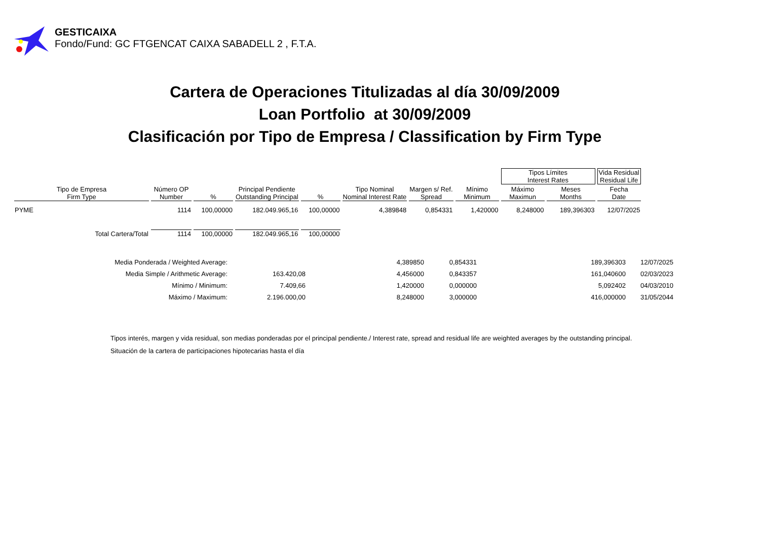GESTICAIXA
Fondo/Fund: GC FTGENCAT CAIXA SABADELL 2 , F.T.A.
Cartera de Operaciones Titulizadas al día 30/09/2009
Loan Portfolio at 30/09/2009
Clasificación por Tipo de Empresa / Classification by Firm Type
| | | | | | | | | Tipos Límites Interest Rates | | Vida Residual Residual Life |
| Tipo de Empresa Firm Type | Número OP Number | % | Principal Pendiente Outstanding Principal | % | Tipo Nominal Nominal Interest Rate | Margen s/ Ref. Spread | Mínimo Minimum | Máximo Maximun | Meses Months | Fecha Date |
| PYME | 1114 | 100,00000 | 182.049.965,16 | 100,00000 | 4,389848 | 0,854331 | 1,420000 | 8,248000 | 189,396303 | 12/07/2025 |
| Total Cartera/Total | 1114 | 100,00000 | 182.049.965,16 | 100,00000 | | | | | | |
| Media Ponderada / Weighted Average: | | 4,389850 | 0,854331 | 189,396303 | 12/07/2025 |
| Media Simple / Arithmetic Average: | 163.420,08 | 4,456000 | 0,843357 | 161,040600 | 02/03/2023 |
| Mínimo / Minimum: | 7.409,66 | 1,420000 | 0,000000 | 5,092402 | 04/03/2010 |
| Máximo / Maximum: | 2.196.000,00 | 8,248000 | 3,000000 | 416,000000 | 31/05/2044 |
Tipos interés, margen y vida residual, son medias ponderadas por el principal pendiente./ Interest rate, spread and residual life are weighted averages by the outstanding principal.
Situación de la cartera de participaciones hipotecarias hasta el día